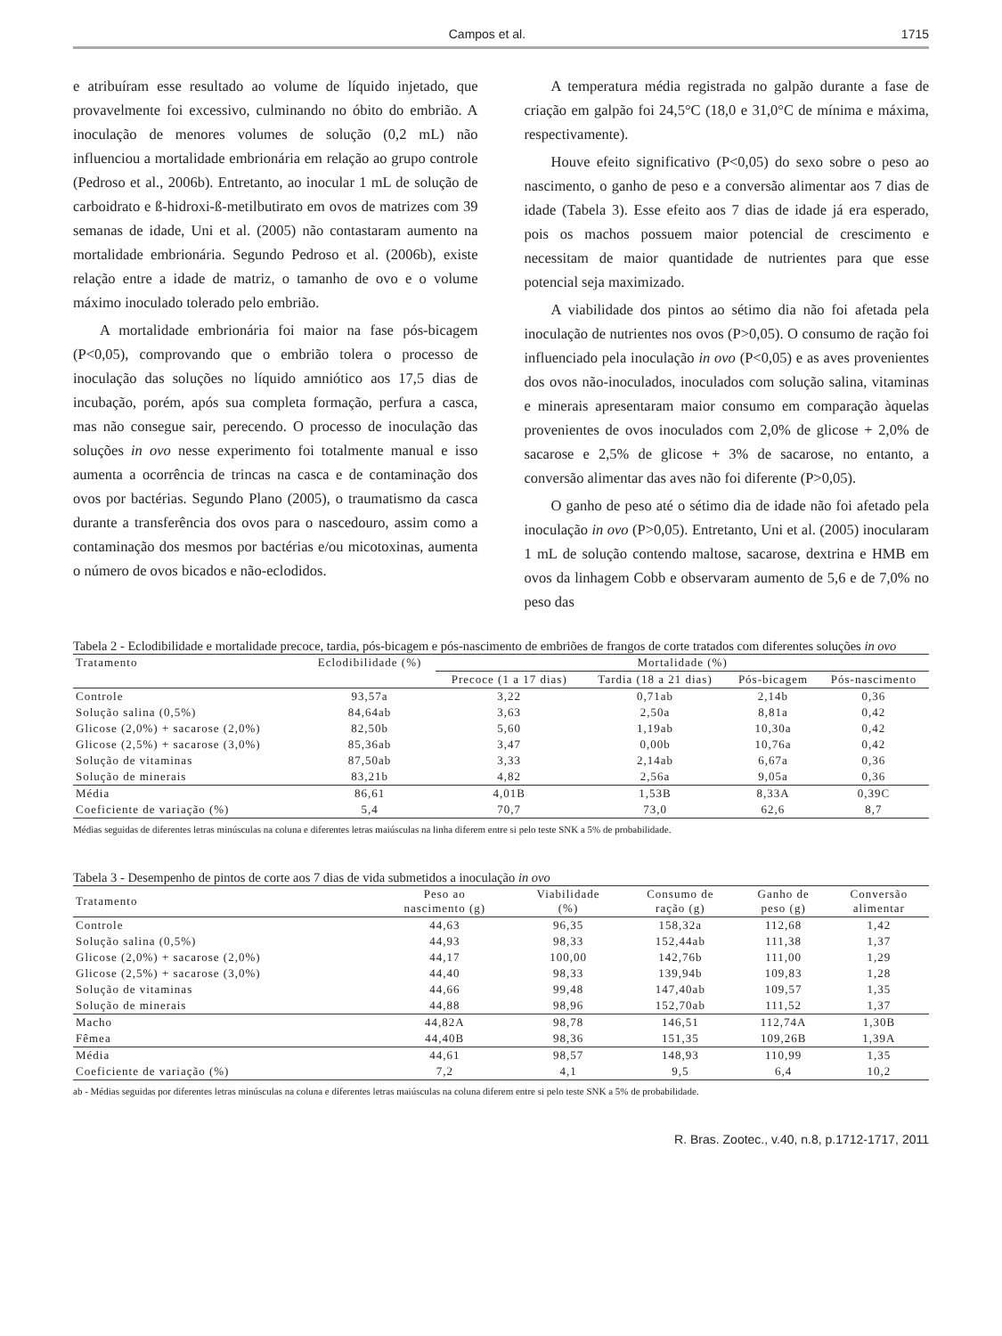Campos et al. 1715
e atribuíram esse resultado ao volume de líquido injetado, que provavelmente foi excessivo, culminando no óbito do embrião. A inoculação de menores volumes de solução (0,2 mL) não influenciou a mortalidade embrionária em relação ao grupo controle (Pedroso et al., 2006b). Entretanto, ao inocular 1 mL de solução de carboidrato e ß-hidroxi-ß-metilbutirato em ovos de matrizes com 39 semanas de idade, Uni et al. (2005) não contastaram aumento na mortalidade embrionária. Segundo Pedroso et al. (2006b), existe relação entre a idade de matriz, o tamanho de ovo e o volume máximo inoculado tolerado pelo embrião.
A mortalidade embrionária foi maior na fase pós-bicagem (P<0,05), comprovando que o embrião tolera o processo de inoculação das soluções no líquido amniótico aos 17,5 dias de incubação, porém, após sua completa formação, perfura a casca, mas não consegue sair, perecendo. O processo de inoculação das soluções in ovo nesse experimento foi totalmente manual e isso aumenta a ocorrência de trincas na casca e de contaminação dos ovos por bactérias. Segundo Plano (2005), o traumatismo da casca durante a transferência dos ovos para o nascedouro, assim como a contaminação dos mesmos por bactérias e/ou micotoxinas, aumenta o número de ovos bicados e não-eclodidos.
A temperatura média registrada no galpão durante a fase de criação em galpão foi 24,5°C (18,0 e 31,0°C de mínima e máxima, respectivamente).
Houve efeito significativo (P<0,05) do sexo sobre o peso ao nascimento, o ganho de peso e a conversão alimentar aos 7 dias de idade (Tabela 3). Esse efeito aos 7 dias de idade já era esperado, pois os machos possuem maior potencial de crescimento e necessitam de maior quantidade de nutrientes para que esse potencial seja maximizado.
A viabilidade dos pintos ao sétimo dia não foi afetada pela inoculação de nutrientes nos ovos (P>0,05). O consumo de ração foi influenciado pela inoculação in ovo (P<0,05) e as aves provenientes dos ovos não-inoculados, inoculados com solução salina, vitaminas e minerais apresentaram maior consumo em comparação àquelas provenientes de ovos inoculados com 2,0% de glicose + 2,0% de sacarose e 2,5% de glicose + 3% de sacarose, no entanto, a conversão alimentar das aves não foi diferente (P>0,05).
O ganho de peso até o sétimo dia de idade não foi afetado pela inoculação in ovo (P>0,05). Entretanto, Uni et al. (2005) inocularam 1 mL de solução contendo maltose, sacarose, dextrina e HMB em ovos da linhagem Cobb e observaram aumento de 5,6 e de 7,0% no peso das
Tabela 2 - Eclodibilidade e mortalidade precoce, tardia, pós-bicagem e pós-nascimento de embriões de frangos de corte tratados com diferentes soluções in ovo
| Tratamento | Eclodibilidade (%) | Mortalidade (%) | | | |
| --- | --- | --- | --- | --- | --- |
| | | Precoce (1 a 17 dias) | Tardia (18 a 21 dias) | Pós-bicagem | Pós-nascimento |
| Controle | 93,57a | 3,22 | 0,71ab | 2,14b | 0,36 |
| Solução salina (0,5%) | 84,64ab | 3,63 | 2,50a | 8,81a | 0,42 |
| Glicose (2,0%) + sacarose (2,0%) | 82,50b | 5,60 | 1,19ab | 10,30a | 0,42 |
| Glicose (2,5%) + sacarose (3,0%) | 85,36ab | 3,47 | 0,00b | 10,76a | 0,42 |
| Solução de vitaminas | 87,50ab | 3,33 | 2,14ab | 6,67a | 0,36 |
| Solução de minerais | 83,21b | 4,82 | 2,56a | 9,05a | 0,36 |
| Média | 86,61 | 4,01B | 1,53B | 8,33A | 0,39C |
| Coeficiente de variação (%) | 5,4 | 70,7 | 73,0 | 62,6 | 8,7 |
Médias seguidas de diferentes letras minúsculas na coluna e diferentes letras maiúsculas na linha diferem entre si pelo teste SNK a 5% de probabilidade.
Tabela 3 - Desempenho de pintos de corte aos 7 dias de vida submetidos a inoculação in ovo
| Tratamento | Peso ao nascimento (g) | Viabilidade (%) | Consumo de ração (g) | Ganho de peso (g) | Conversão alimentar |
| --- | --- | --- | --- | --- | --- |
| Controle | 44,63 | 96,35 | 158,32a | 112,68 | 1,42 |
| Solução salina (0,5%) | 44,93 | 98,33 | 152,44ab | 111,38 | 1,37 |
| Glicose (2,0%) + sacarose (2,0%) | 44,17 | 100,00 | 142,76b | 111,00 | 1,29 |
| Glicose (2,5%) + sacarose (3,0%) | 44,40 | 98,33 | 139,94b | 109,83 | 1,28 |
| Solução de vitaminas | 44,66 | 99,48 | 147,40ab | 109,57 | 1,35 |
| Solução de minerais | 44,88 | 98,96 | 152,70ab | 111,52 | 1,37 |
| Macho | 44,82A | 98,78 | 146,51 | 112,74A | 1,30B |
| Fêmea | 44,40B | 98,36 | 151,35 | 109,26B | 1,39A |
| Média | 44,61 | 98,57 | 148,93 | 110,99 | 1,35 |
| Coeficiente de variação (%) | 7,2 | 4,1 | 9,5 | 6,4 | 10,2 |
ab - Médias seguidas por diferentes letras minúsculas na coluna e diferentes letras maiúsculas na coluna diferem entre si pelo teste SNK a 5% de probabilidade.
R. Bras. Zootec., v.40, n.8, p.1712-1717, 2011